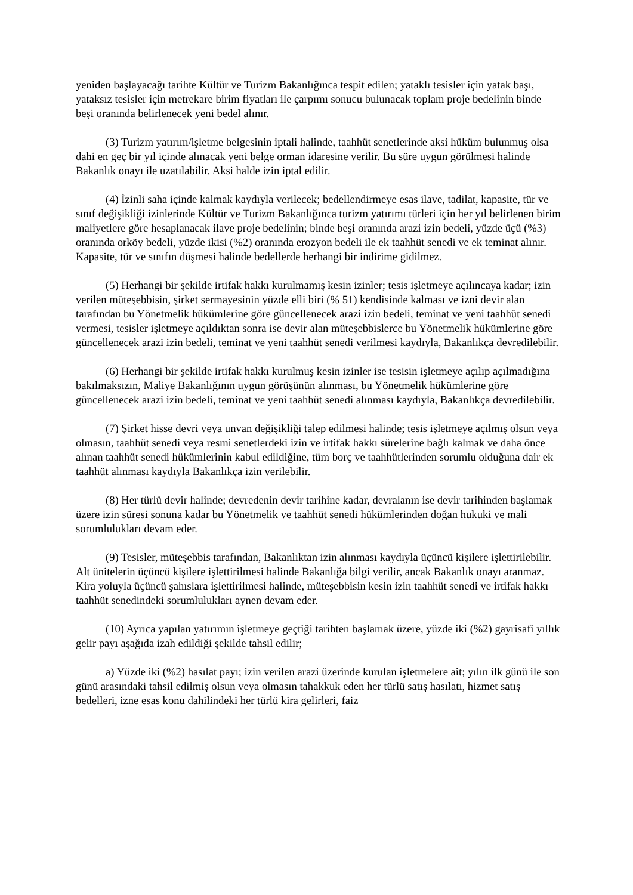yeniden başlayacağı tarihte Kültür ve Turizm Bakanlığınca tespit edilen; yataklı tesisler için yatak başı, yataksız tesisler için metrekare birim fiyatları ile çarpımı sonucu bulunacak toplam proje bedelinin binde beşi oranında belirlenecek yeni bedel alınır.
(3) Turizm yatırım/işletme belgesinin iptali halinde, taahhüt senetlerinde aksi hüküm bulunmuş olsa dahi en geç bir yıl içinde alınacak yeni belge orman idaresine verilir. Bu süre uygun görülmesi halinde Bakanlık onayı ile uzatılabilir. Aksi halde izin iptal edilir.
(4) İzinli saha içinde kalmak kaydıyla verilecek; bedellendirmeye esas ilave, tadilat, kapasite, tür ve sınıf değişikliği izinlerinde Kültür ve Turizm Bakanlığınca turizm yatırımı türleri için her yıl belirlenen birim maliyetlere göre hesaplanacak ilave proje bedelinin; binde beşi oranında arazi izin bedeli, yüzde üçü (%3) oranında orköy bedeli, yüzde ikisi (%2) oranında erozyon bedeli ile ek taahhüt senedi ve ek teminat alınır. Kapasite, tür ve sınıfın düşmesi halinde bedellerde herhangi bir indirime gidilmez.
(5) Herhangi bir şekilde irtifak hakkı kurulmamış kesin izinler; tesis işletmeye açılıncaya kadar; izin verilen müteşebbisin, şirket sermayesinin yüzde elli biri (% 51) kendisinde kalması ve izni devir alan tarafından bu Yönetmelik hükümlerine göre güncellenecek arazi izin bedeli, teminat ve yeni taahhüt senedi vermesi, tesisler işletmeye açıldıktan sonra ise devir alan müteşebbislerce bu Yönetmelik hükümlerine göre güncellenecek arazi izin bedeli, teminat ve yeni taahhüt senedi verilmesi kaydıyla, Bakanlıkça devredilebilir.
(6) Herhangi bir şekilde irtifak hakkı kurulmuş kesin izinler ise tesisin işletmeye açılıp açılmadığına bakılmaksızın, Maliye Bakanlığının uygun görüşünün alınması, bu Yönetmelik hükümlerine göre güncellenecek arazi izin bedeli, teminat ve yeni taahhüt senedi alınması kaydıyla, Bakanlıkça devredilebilir.
(7) Şirket hisse devri veya unvan değişikliği talep edilmesi halinde; tesis işletmeye açılmış olsun veya olmasın, taahhüt senedi veya resmi senetlerdeki izin ve irtifak hakkı sürelerine bağlı kalmak ve daha önce alınan taahhüt senedi hükümlerinin kabul edildiğine, tüm borç ve taahhütlerinden sorumlu olduğuna dair ek taahhüt alınması kaydıyla Bakanlıkça izin verilebilir.
(8) Her türlü devir halinde; devredenin devir tarihine kadar, devralanın ise devir tarihinden başlamak üzere izin süresi sonuna kadar bu Yönetmelik ve taahhüt senedi hükümlerinden doğan hukuki ve mali sorumlulukları devam eder.
(9) Tesisler, müteşebbis tarafından, Bakanlıktan izin alınması kaydıyla üçüncü kişilere işlettirilebilir. Alt ünitelerin üçüncü kişilere işlettirilmesi halinde Bakanlığa bilgi verilir, ancak Bakanlık onayı aranmaz. Kira yoluyla üçüncü şahıslara işlettirilmesi halinde, müteşebbisin kesin izin taahhüt senedi ve irtifak hakkı taahhüt senedindeki sorumlulukları aynen devam eder.
(10) Ayrıca yapılan yatırımın işletmeye geçtiği tarihten başlamak üzere, yüzde iki (%2) gayrisafi yıllık gelir payı aşağıda izah edildiği şekilde tahsil edilir;
a) Yüzde iki (%2) hasılat payı; izin verilen arazi üzerinde kurulan işletmelere ait; yılın ilk günü ile son günü arasındaki tahsil edilmiş olsun veya olmasın tahakkuk eden her türlü satış hasılatı, hizmet satış bedelleri, izne esas konu dahilindeki her türlü kira gelirleri, faiz